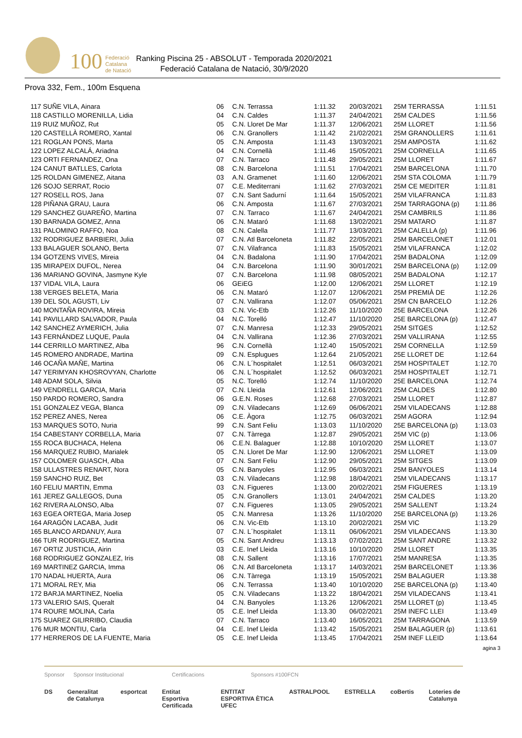100 Federació
Catalana
de Natació
Ranking Piscina 25 - ABSOLUT - Temporada 2020/2021
Federació Catalana de Natació, 30/9/2020
Prova 332, Fem., 100m Esquena
| 117 SUÑE VILA, Ainara | 06 | C.N. Terrassa | 1:11.32 | 20/03/2021 | 25M TERRASSA | 1:11.51 |
| 118 CASTILLO MORENILLA, Lidia | 04 | C.N. Caldes | 1:11.37 | 24/04/2021 | 25M CALDES | 1:11.56 |
| 119 RUIZ MUÑOZ, Rut | 05 | C.N. Lloret De Mar | 1:11.37 | 12/06/2021 | 25M LLORET | 1:11.56 |
| 120 CASTELLÀ ROMERO, Xantal | 06 | C.N. Granollers | 1:11.42 | 21/02/2021 | 25M GRANOLLERS | 1:11.61 |
| 121 ROGLAN PONS, Marta | 05 | C.N. Amposta | 1:11.43 | 13/03/2021 | 25M AMPOSTA | 1:11.62 |
| 122 LOPEZ ALCALÁ, Ariadna | 04 | C.N. Cornellà | 1:11.46 | 15/05/2021 | 25M CORNELLA | 1:11.65 |
| 123 ORTI FERNANDEZ, Ona | 07 | C.N. Tarraco | 1:11.48 | 29/05/2021 | 25M LLORET | 1:11.67 |
| 124 CANUT BATLLES, Carlota | 08 | C.N. Barcelona | 1:11.51 | 17/04/2021 | 25M BARCELONA | 1:11.70 |
| 125 ROLDAN GIMENEZ, Aitana | 03 | A.N. Gramenet | 1:11.60 | 12/06/2021 | 25M STA COLOMA | 1:11.79 |
| 126 SOJO SERRAT, Rocio | 07 | C.E. Mediterrani | 1:11.62 | 27/03/2021 | 25M CE MEDITER | 1:11.81 |
| 127 ROSELL ROS, Jana | 07 | C.N. Sant Sadurní | 1:11.64 | 15/05/2021 | 25M VILAFRANCA | 1:11.83 |
| 128 PIÑANA GRAU, Laura | 06 | C.N. Amposta | 1:11.67 | 27/03/2021 | 25M TARRAGONA (p) | 1:11.86 |
| 129 SANCHEZ GUAREÑO, Martina | 07 | C.N. Tarraco | 1:11.67 | 24/04/2021 | 25M CAMBRILS | 1:11.86 |
| 130 BARNADA GOMEZ, Anna | 06 | C.N. Mataró | 1:11.68 | 13/02/2021 | 25M MATARO | 1:11.87 |
| 131 PALOMINO RAFFO, Noa | 08 | C.N. Calella | 1:11.77 | 13/03/2021 | 25M CALELLA (p) | 1:11.96 |
| 132 RODRIGUEZ BARBIERI, Julia | 07 | C.N. Atl Barceloneta | 1:11.82 | 22/05/2021 | 25M BARCELONET | 1:12.01 |
| 133 BALAGUER SOLANO, Berta | 07 | C.N. Vilafranca | 1:11.83 | 15/05/2021 | 25M VILAFRANCA | 1:12.02 |
| 134 GOTZENS VIVES, Mireia | 04 | C.N. Badalona | 1:11.90 | 17/04/2021 | 25M BADALONA | 1:12.09 |
| 135 MIRAPEIX DUFOL, Nerea | 04 | C.N. Barcelona | 1:11.90 | 30/01/2021 | 25M BARCELONA (p) | 1:12.09 |
| 136 MARIANO GOVINA, Jasmyne Kyle | 07 | C.N. Barcelona | 1:11.98 | 08/05/2021 | 25M BADALONA | 1:12.17 |
| 137 VIDAL VILA, Laura | 06 | GEiEG | 1:12.00 | 12/06/2021 | 25M LLORET | 1:12.19 |
| 138 VERGES BELETA, Maria | 06 | C.N. Mataró | 1:12.07 | 12/06/2021 | 25M PREMIÀ DE | 1:12.26 |
| 139 DEL SOL AGUSTI, Liv | 07 | C.N. Vallirana | 1:12.07 | 05/06/2021 | 25M CN BARCELO | 1:12.26 |
| 140 MONTAÑA ROVIRA, Mireia | 03 | C.N. Vic-Etb | 1:12.26 | 11/10/2020 | 25E BARCELONA | 1:12.26 |
| 141 PAVILLARD SALVADOR, Paula | 04 | N.C. Torelló | 1:12.47 | 11/10/2020 | 25E BARCELONA (p) | 1:12.47 |
| 142 SANCHEZ AYMERICH, Julia | 07 | C.N. Manresa | 1:12.33 | 29/05/2021 | 25M SITGES | 1:12.52 |
| 143 FERNÁNDEZ LUQUE, Paula | 04 | C.N. Vallirana | 1:12.36 | 27/03/2021 | 25M VALLIRANA | 1:12.55 |
| 144 CERRILLO MARTINEZ, Alba | 96 | C.N. Cornellà | 1:12.40 | 15/05/2021 | 25M CORNELLA | 1:12.59 |
| 145 ROMERO ANDRADE, Martina | 09 | C.N. Esplugues | 1:12.64 | 21/05/2021 | 25E LLORET DE | 1:12.64 |
| 146 OCAÑA MAÑE, Martina | 06 | C.N. L´hospitalet | 1:12.51 | 06/03/2021 | 25M HOSPITALET | 1:12.70 |
| 147 YERIMYAN KHOSROVYAN, Charlotte | 06 | C.N. L´hospitalet | 1:12.52 | 06/03/2021 | 25M HOSPITALET | 1:12.71 |
| 148 ADAM SOLA, Silvia | 05 | N.C. Torelló | 1:12.74 | 11/10/2020 | 25E BARCELONA | 1:12.74 |
| 149 VENDRELL GARCIA, Maria | 07 | C.N. Lleida | 1:12.61 | 12/06/2021 | 25M CALDES | 1:12.80 |
| 150 PARDO ROMERO, Sandra | 06 | G.E.N. Roses | 1:12.68 | 27/03/2021 | 25M LLORET | 1:12.87 |
| 151 GONZALEZ VEGA, Blanca | 09 | C.N. Viladecans | 1:12.69 | 06/06/2021 | 25M VILADECANS | 1:12.88 |
| 152 PEREZ ANES, Nerea | 06 | C.E. Àgora | 1:12.75 | 06/03/2021 | 25M AGORA | 1:12.94 |
| 153 MARQUES SOTO, Nuria | 99 | C.N. Sant Feliu | 1:13.03 | 11/10/2020 | 25E BARCELONA (p) | 1:13.03 |
| 154 CABESTANY CORBELLA, Maria | 07 | C.N. Tàrrega | 1:12.87 | 29/05/2021 | 25M VIC (p) | 1:13.06 |
| 155 ROCA BUCHACA, Helena | 06 | C.E.N. Balaguer | 1:12.88 | 10/10/2020 | 25M LLORET | 1:13.07 |
| 156 MARQUEZ RUBIO, Marialek | 05 | C.N. Lloret De Mar | 1:12.90 | 12/06/2021 | 25M LLORET | 1:13.09 |
| 157 COLOMER GUASCH, Alba | 07 | C.N. Sant Feliu | 1:12.90 | 29/05/2021 | 25M SITGES | 1:13.09 |
| 158 ULLASTRES RENART, Nora | 05 | C.N. Banyoles | 1:12.95 | 06/03/2021 | 25M BANYOLES | 1:13.14 |
| 159 SANCHO RUIZ, Bet | 03 | C.N. Viladecans | 1:12.98 | 18/04/2021 | 25M VILADECANS | 1:13.17 |
| 160 FELIU MARTIN, Emma | 03 | C.N. Figueres | 1:13.00 | 20/02/2021 | 25M FIGUERES | 1:13.19 |
| 161 JEREZ GALLEGOS, Duna | 05 | C.N. Granollers | 1:13.01 | 24/04/2021 | 25M CALDES | 1:13.20 |
| 162 RIVERA ALONSO, Alba | 07 | C.N. Figueres | 1:13.05 | 29/05/2021 | 25M SALLENT | 1:13.24 |
| 163 EGEA ORTEGA, Maria Josep | 05 | C.N. Manresa | 1:13.26 | 11/10/2020 | 25E BARCELONA (p) | 1:13.26 |
| 164 ARAGÓN LACABA, Judit | 06 | C.N. Vic-Etb | 1:13.10 | 20/02/2021 | 25M VIC | 1:13.29 |
| 165 BLANCO ARDANUY, Aura | 07 | C.N. L´hospitalet | 1:13.11 | 06/06/2021 | 25M VILADECANS | 1:13.30 |
| 166 TUR RODRIGUEZ, Martina | 05 | C.N. Sant Andreu | 1:13.13 | 07/02/2021 | 25M SANT ANDRE | 1:13.32 |
| 167 ORTIZ JUSTICIA, Airin | 03 | C.E. Inef Lleida | 1:13.16 | 10/10/2020 | 25M LLORET | 1:13.35 |
| 168 RODRIGUEZ GONZALEZ, Iris | 08 | C.N. Sallent | 1:13.16 | 17/07/2021 | 25M MANRESA | 1:13.35 |
| 169 MARTINEZ GARCIA, Imma | 06 | C.N. Atl Barceloneta | 1:13.17 | 14/03/2021 | 25M BARCELONET | 1:13.36 |
| 170 NADAL HUERTA, Aura | 06 | C.N. Tàrrega | 1:13.19 | 15/05/2021 | 25M BALAGUER | 1:13.38 |
| 171 MORAL REY, Mia | 06 | C.N. Terrassa | 1:13.40 | 10/10/2020 | 25E BARCELONA (p) | 1:13.40 |
| 172 BARJA MARTINEZ, Noelia | 05 | C.N. Viladecans | 1:13.22 | 18/04/2021 | 25M VILADECANS | 1:13.41 |
| 173 VALERIO SAIS, Queralt | 04 | C.N. Banyoles | 1:13.26 | 12/06/2021 | 25M LLORET (p) | 1:13.45 |
| 174 ROURE MOLINA, Carla | 05 | C.E. Inef Lleida | 1:13.30 | 06/02/2021 | 25M INEFC LLEI | 1:13.49 |
| 175 SUAREZ GILIRRIBO, Claudia | 07 | C.N. Tarraco | 1:13.40 | 16/05/2021 | 25M TARRAGONA | 1:13.59 |
| 176 MUR MONTIU, Carla | 04 | C.E. Inef Lleida | 1:13.42 | 15/05/2021 | 25M BALAGUER (p) | 1:13.61 |
| 177 HERREROS DE LA FUENTE, Maria | 05 | C.E. Inef Lleida | 1:13.45 | 17/04/2021 | 25M INEF LLEID | 1:13.64 |
agina 3
Sponsor Sponsor Institucional Certificacions Sponsors #100FCN
DS Generalitat de Catalunya esportcat Entitat Esportiva Certificada ENTITAT ESPORTIVA ÈTICA UFEC ASTRALPOOL ESTRELLA coBertis Loteries de Catalunya